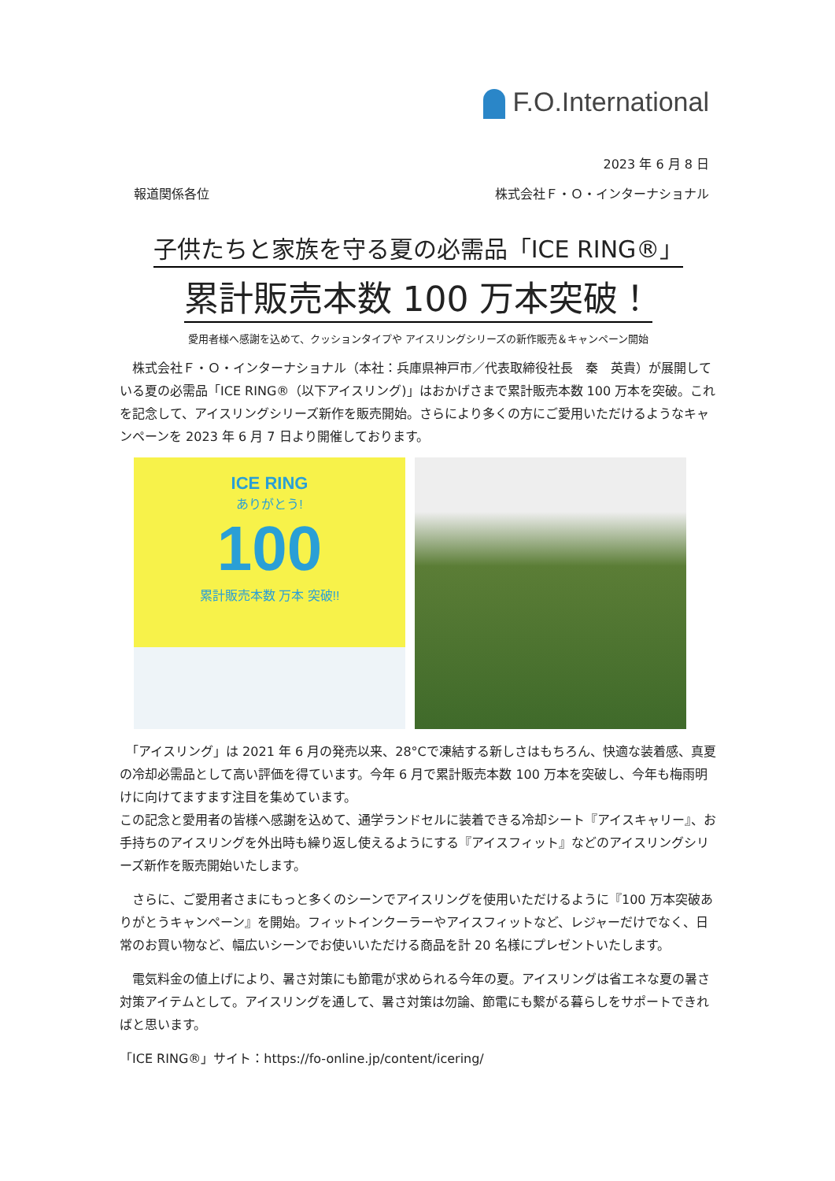F.O.International
2023 年 6 月 8 日
報道関係各位 株式会社Ｆ・Ｏ・インターナショナル
子供たちと家族を守る夏の必需品「ICE RING®」
累計販売本数 100 万本突破！
愛用者様へ感謝を込めて、クッションタイプや アイスリングシリーズの新作販売＆キャンペーン開始
　株式会社Ｆ・Ｏ・インターナショナル（本社：兵庫県神戸市／代表取締役社長　秦　英貴）が展開している夏の必需品「ICE RING®（以下アイスリング)」はおかげさまで累計販売本数 100 万本を突破。これを記念して、アイスリングシリーズ新作を販売開始。さらにより多くの方にご愛用いただけるようなキャンペーンを 2023 年 6 月 7 日より開催しております。
ICE RING
ありがとう!
100
累計販売本数 万本 突破!!
　「アイスリング」は 2021 年 6 月の発売以来、28°Cで凍結する新しさはもちろん、快適な装着感、真夏の冷却必需品として高い評価を得ています。今年 6 月で累計販売本数 100 万本を突破し、今年も梅雨明けに向けてますます注目を集めています。
この記念と愛用者の皆様へ感謝を込めて、通学ランドセルに装着できる冷却シート『アイスキャリー』、お手持ちのアイスリングを外出時も繰り返し使えるようにする『アイスフィット』などのアイスリングシリーズ新作を販売開始いたします。
　さらに、ご愛用者さまにもっと多くのシーンでアイスリングを使用いただけるように『100 万本突破ありがとうキャンペーン』を開始。フィットインクーラーやアイスフィットなど、レジャーだけでなく、日常のお買い物など、幅広いシーンでお使いいただける商品を計 20 名様にプレゼントいたします。
　電気料金の値上げにより、暑さ対策にも節電が求められる今年の夏。アイスリングは省エネな夏の暑さ対策アイテムとして。アイスリングを通して、暑さ対策は勿論、節電にも繫がる暮らしをサポートできればと思います。
「ICE RING®」サイト：https://fo-online.jp/content/icering/